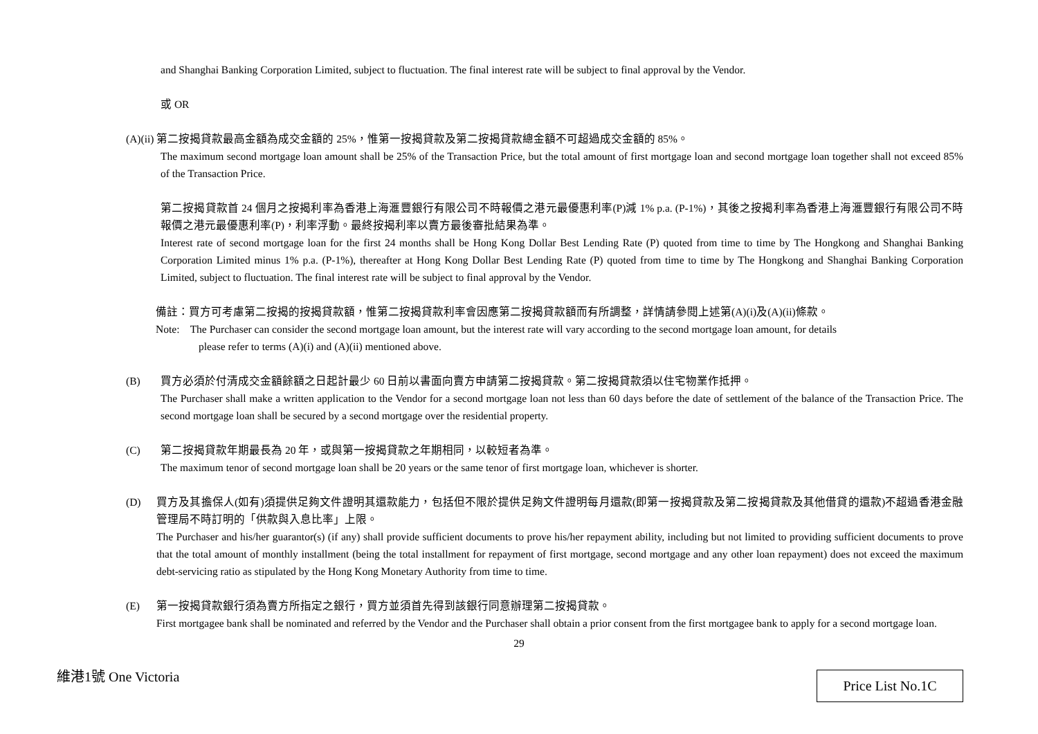and Shanghai Banking Corporation Limited, subject to fluctuation. The final interest rate will be subject to final approval by the Vendor.
或 OR
(A)(ii) 第二按揭貸款最高金額為成交金額的 25%，惟第一按揭貸款及第二按揭貸款總金額不可超過成交金額的 85%。
The maximum second mortgage loan amount shall be 25% of the Transaction Price, but the total amount of first mortgage loan and second mortgage loan together shall not exceed 85% of the Transaction Price.
第二按揭貸款首 24 個月之按揭利率為香港上海滙豐銀行有限公司不時報價之港元最優惠利率(P)減 1% p.a. (P-1%)，其後之按揭利率為香港上海滙豐銀行有限公司不時報價之港元最優惠利率(P)，利率浮動。最終按揭利率以賣方最後審批結果為準。
Interest rate of second mortgage loan for the first 24 months shall be Hong Kong Dollar Best Lending Rate (P) quoted from time to time by The Hongkong and Shanghai Banking Corporation Limited minus 1% p.a. (P-1%), thereafter at Hong Kong Dollar Best Lending Rate (P) quoted from time to time by The Hongkong and Shanghai Banking Corporation Limited, subject to fluctuation. The final interest rate will be subject to final approval by the Vendor.
備註：買方可考慮第二按揭的按揭貸款額，惟第二按揭貸款利率會因應第二按揭貸款額而有所調整，詳情請參閱上述第(A)(i)及(A)(ii)條款。
Note: The Purchaser can consider the second mortgage loan amount, but the interest rate will vary according to the second mortgage loan amount, for details
please refer to terms (A)(i) and (A)(ii) mentioned above.
(B) 買方必須於付清成交金額餘額之日起計最少 60 日前以書面向賣方申請第二按揭貸款。第二按揭貸款須以住宅物業作抵押。
The Purchaser shall make a written application to the Vendor for a second mortgage loan not less than 60 days before the date of settlement of the balance of the Transaction Price. The second mortgage loan shall be secured by a second mortgage over the residential property.
(C) 第二按揭貸款年期最長為 20 年，或與第一按揭貸款之年期相同，以較短者為準。
The maximum tenor of second mortgage loan shall be 20 years or the same tenor of first mortgage loan, whichever is shorter.
(D) 買方及其擔保人(如有)須提供足夠文件證明其還款能力，包括但不限於提供足夠文件證明每月還款(即第一按揭貸款及第二按揭貸款及其他借貸的還款)不超過香港金融管理局不時訂明的「供款與入息比率」上限。
The Purchaser and his/her guarantor(s) (if any) shall provide sufficient documents to prove his/her repayment ability, including but not limited to providing sufficient documents to prove that the total amount of monthly installment (being the total installment for repayment of first mortgage, second mortgage and any other loan repayment) does not exceed the maximum debt-servicing ratio as stipulated by the Hong Kong Monetary Authority from time to time.
(E) 第一按揭貸款銀行須為賣方所指定之銀行，買方並須首先得到該銀行同意辦理第二按揭貸款。
First mortgagee bank shall be nominated and referred by the Vendor and the Purchaser shall obtain a prior consent from the first mortgagee bank to apply for a second mortgage loan.
29
維港1號 One Victoria Price List No.1C